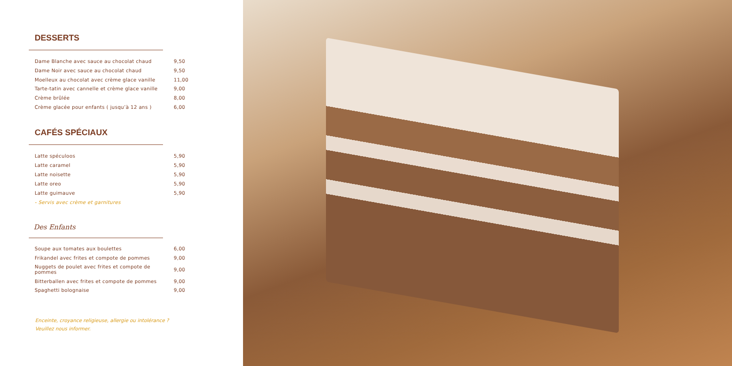DESSERTS
| Dame Blanche avec sauce au chocolat chaud | 9,50 |
| Dame Noir avec sauce au chocolat chaud | 9,50 |
| Moelleux au chocolat avec crème glace vanille | 11,00 |
| Tarte-tatin avec cannelle et crème glace vanille | 9,00 |
| Crème brûlée | 8,00 |
| Crème glacée pour enfants ( jusqu’à 12 ans ) | 6,00 |
CAFÉS SPÉCIAUX
| Latte spéculoos | 5,90 |
| Latte caramel | 5,90 |
| Latte noisette | 5,90 |
| Latte oreo | 5,90 |
| Latte guimauve | 5,90 |
| - Servis avec crème et garnitures | |
Des Enfants
| Soupe aux tomates aux boulettes | 6,00 |
| Frikandel avec frites et compote de pommes | 9,00 |
| Nuggets de poulet avec frites et compote de pommes | 9,00 |
| Bitterballen avec frites et compote de pommes | 9,00 |
| Spaghetti bolognaise | 9,00 |
Enceinte, croyance religieuse, allergie ou intolérance ?
Veuillez nous informer.